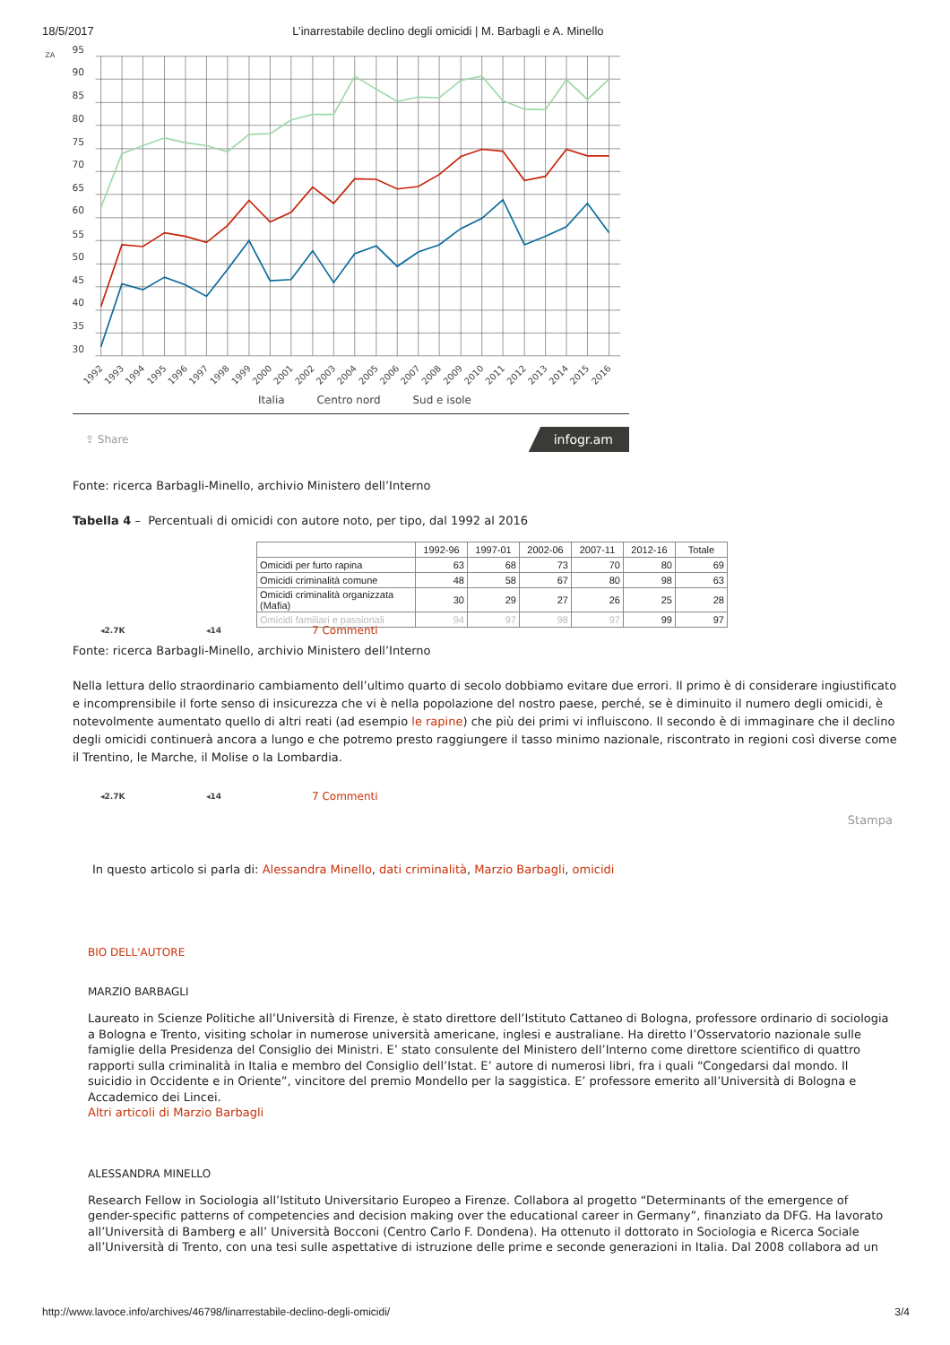18/5/2017 L’inarrestabile declino degli omicidi | M. Barbagli e A. Minello
ZA
95
90
85
80
75
70
65
60
55
50
45
40
35
30
1992
1993
1994
1995
1996
1997
1998
1999
2000
2001
2002
2003
2004
2005
2006
2007
2008
2009
2010
2011
2012
2013
2014
2015
2016
Italia Centro nord Sud e isole
⇪ Share infogr.am
Fonte: ricerca Barbagli-Minello, archivio Ministero dell’Interno
Tabella 4 – Percentuali di omicidi con autore noto, per tipo, dal 1992 al 2016
| | 1992-96 | 1997-01 | 2002-06 | 2007-11 | 2012-16 | Totale |
| --- | --- | --- | --- | --- | --- | --- |
| Omicidi per furto rapina | 63 | 68 | 73 | 70 | 80 | 69 |
| Omicidi criminalità comune | 48 | 58 | 67 | 80 | 98 | 63 |
| Omicidi criminalità organizzata (Mafia) | 30 | 29 | 27 | 26 | 25 | 28 |
| Omicidi familiari e passionali | 94 | 97 | 98 | 97 | 99 | 97 |
◂2.7K ◂14 7 Commenti
Fonte: ricerca Barbagli-Minello, archivio Ministero dell’Interno
Nella lettura dello straordinario cambiamento dell’ultimo quarto di secolo dobbiamo evitare due errori. Il primo è di considerare ingiustificato e incomprensibile il forte senso di insicurezza che vi è nella popolazione del nostro paese, perché, se è diminuito il numero degli omicidi, è notevolmente aumentato quello di altri reati (ad esempio le rapine) che più dei primi vi influiscono. Il secondo è di immaginare che il declino degli omicidi continuerà ancora a lungo e che potremo presto raggiungere il tasso minimo nazionale, riscontrato in regioni così diverse come il Trentino, le Marche, il Molise o la Lombardia.
◂2.7K ◂14 7 Commenti
Stampa
In questo articolo si parla di: Alessandra Minello, dati criminalità, Marzio Barbagli, omicidi
BIO DELL'AUTORE
MARZIO BARBAGLI
Laureato in Scienze Politiche all’Università di Firenze, è stato direttore dell’Istituto Cattaneo di Bologna, professore ordinario di sociologia a Bologna e Trento, visiting scholar in numerose università americane, inglesi e australiane. Ha diretto l’Osservatorio nazionale sulle famiglie della Presidenza del Consiglio dei Ministri. E’ stato consulente del Ministero dell’Interno come direttore scientifico di quattro rapporti sulla criminalità in Italia e membro del Consiglio dell’Istat. E’ autore di numerosi libri, fra i quali “Congedarsi dal mondo. Il suicidio in Occidente e in Oriente”, vincitore del premio Mondello per la saggistica. E’ professore emerito all’Università di Bologna e Accademico dei Lincei.
Altri articoli di Marzio Barbagli
ALESSANDRA MINELLO
Research Fellow in Sociologia all’Istituto Universitario Europeo a Firenze. Collabora al progetto “Determinants of the emergence of gender-specific patterns of competencies and decision making over the educational career in Germany”, finanziato da DFG. Ha lavorato all’Università di Bamberg e all’ Università Bocconi (Centro Carlo F. Dondena). Ha ottenuto il dottorato in Sociologia e Ricerca Sociale all’Università di Trento, con una tesi sulle aspettative di istruzione delle prime e seconde generazioni in Italia. Dal 2008 collabora ad un
http://www.lavoce.info/archives/46798/linarrestabile-declino-degli-omicidi/ 3/4